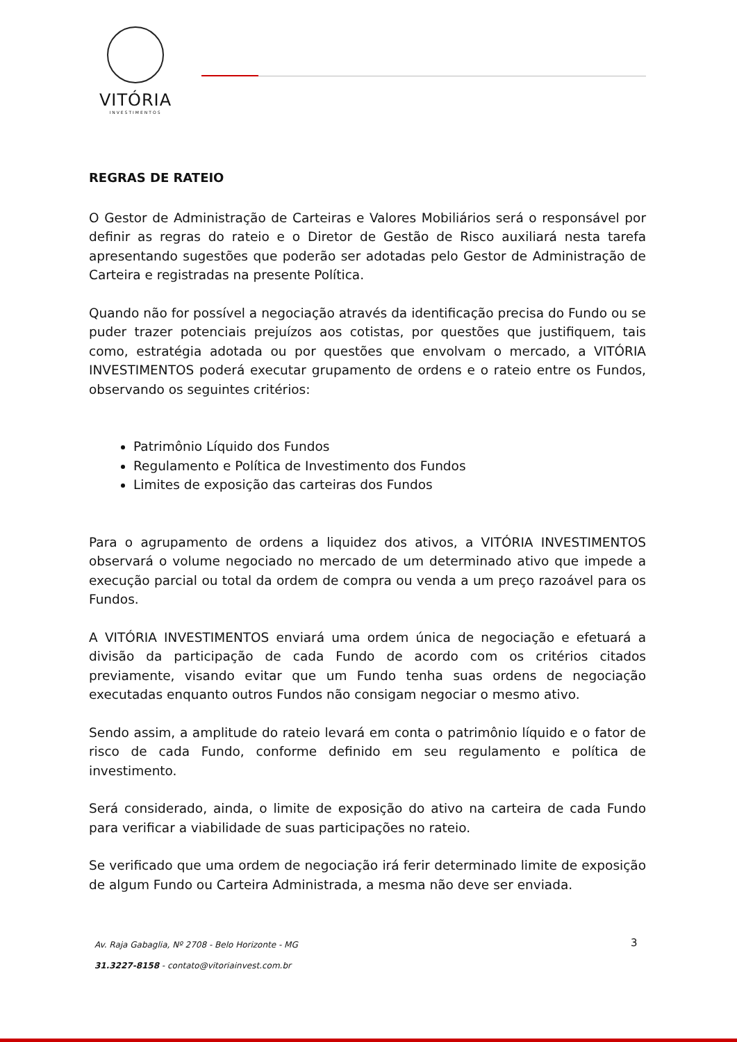VITÓRIA
INVESTIMENTOS
REGRAS DE RATEIO
O Gestor de Administração de Carteiras e Valores Mobiliários será o responsável por definir as regras do rateio e o Diretor de Gestão de Risco auxiliará nesta tarefa apresentando sugestões que poderão ser adotadas pelo Gestor de Administração de Carteira e registradas na presente Política.
Quando não for possível a negociação através da identificação precisa do Fundo ou se puder trazer potenciais prejuízos aos cotistas, por questões que justifiquem, tais como, estratégia adotada ou por questões que envolvam o mercado, a VITÓRIA INVESTIMENTOS poderá executar grupamento de ordens e o rateio entre os Fundos, observando os seguintes critérios:
Patrimônio Líquido dos Fundos
Regulamento e Política de Investimento dos Fundos
Limites de exposição das carteiras dos Fundos
Para o agrupamento de ordens a liquidez dos ativos, a VITÓRIA INVESTIMENTOS observará o volume negociado no mercado de um determinado ativo que impede a execução parcial ou total da ordem de compra ou venda a um preço razoável para os Fundos.
A VITÓRIA INVESTIMENTOS enviará uma ordem única de negociação e efetuará a divisão da participação de cada Fundo de acordo com os critérios citados previamente, visando evitar que um Fundo tenha suas ordens de negociação executadas enquanto outros Fundos não consigam negociar o mesmo ativo.
Sendo assim, a amplitude do rateio levará em conta o patrimônio líquido e o fator de risco de cada Fundo, conforme definido em seu regulamento e política de investimento.
Será considerado, ainda, o limite de exposição do ativo na carteira de cada Fundo para verificar a viabilidade de suas participações no rateio.
Se verificado que uma ordem de negociação irá ferir determinado limite de exposição de algum Fundo ou Carteira Administrada, a mesma não deve ser enviada.
Av. Raja Gabaglia, Nº 2708 - Belo Horizonte - MG
31.3227-8158 - contato@vitoriainvest.com.br
3